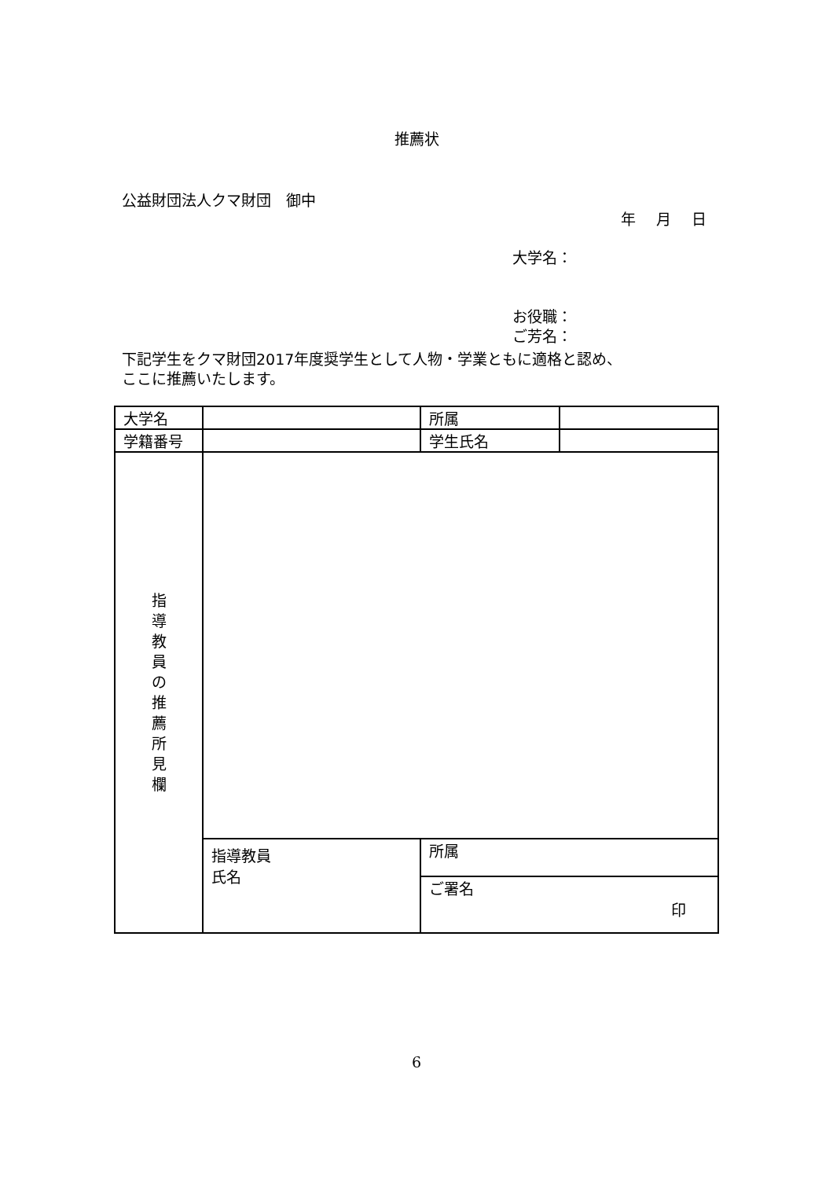推薦状
公益財団法人クマ財団　御中
年 月 日
大学名：
お役職：
ご芳名：
下記学生をクマ財団2017年度奨学生として人物・学業ともに適格と認め、
ここに推薦いたします。
| 大学名 | | 所属 | |
| 学籍番号 | | 学生氏名 | |
| 指 導 教 員 の 推 薦 所 見 欄 | | | |
| | 指導教員 氏名 | 所属 | |
| | | ご署名 印 | |
6